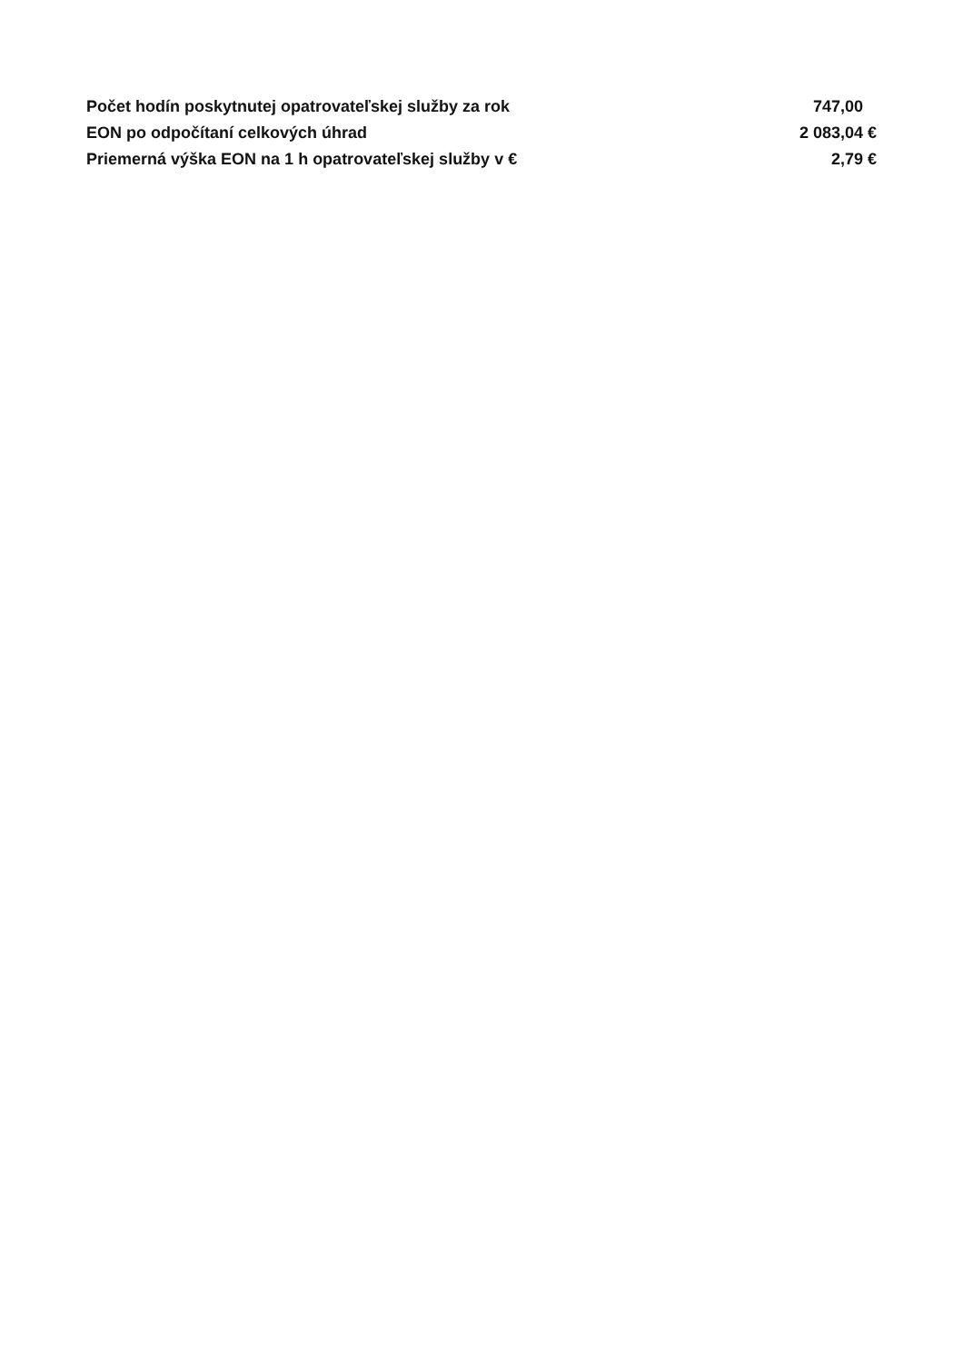| Počet hodín poskytnutej opatrovateľskej služby za rok | 747,00 |
| EON po odpočítaní celkových úhrad | 2 083,04 € |
| Priemerná výška EON na 1 h opatrovateľskej služby v € | 2,79 € |